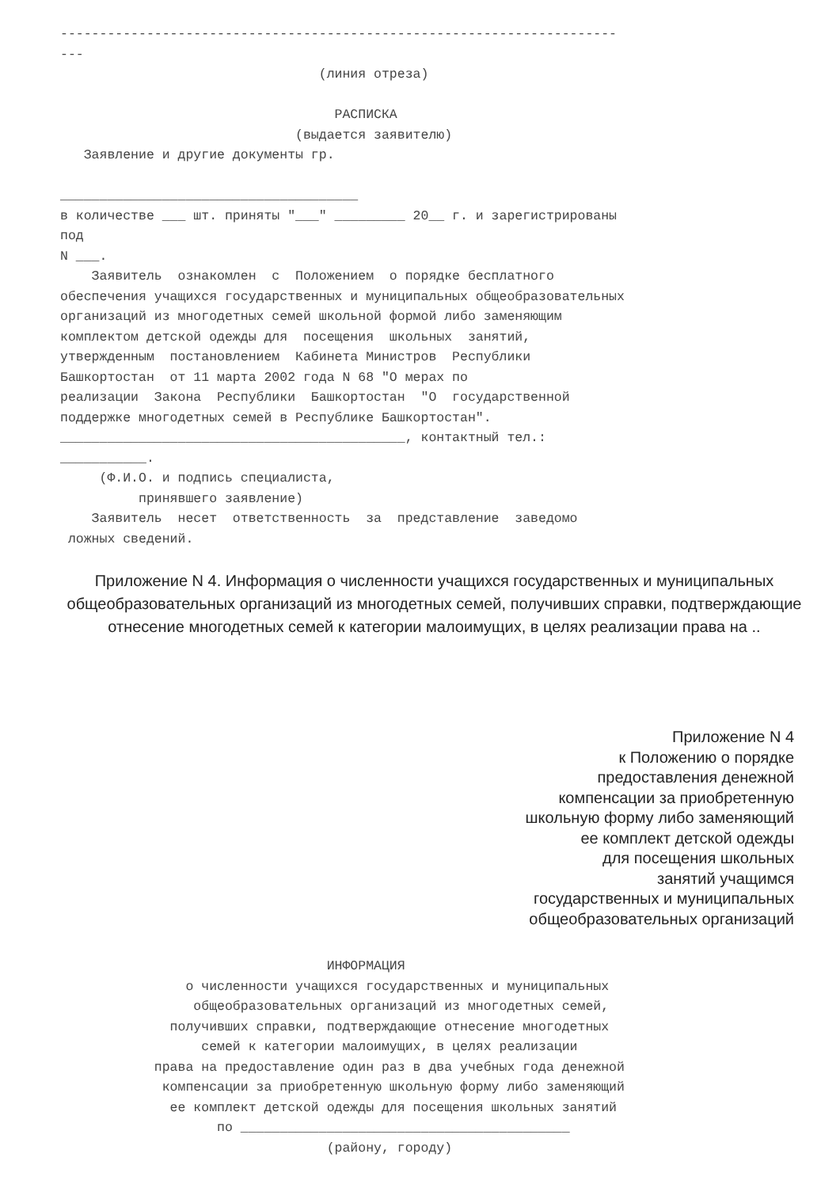-----------------------------------------------------------------------
---
                                 (линия отреза)

                                   РАСПИСКА
                              (выдается заявителю)
   Заявление и другие документы гр.

______________________________________
в количестве ___ шт. приняты "___" _________ 20__ г. и зарегистрированы
под
N ___.
    Заявитель  ознакомлен  с  Положением  о порядке бесплатного
обеспечения учащихся государственных и муниципальных общеобразовательных
организаций из многодетных семей школьной формой либо заменяющим
комплектом детской одежды для  посещения  школьных  занятий,
утвержденным  постановлением  Кабинета Министров  Республики
Башкортостан  от 11 марта 2002 года N 68 "О мерах по
реализации  Закона  Республики  Башкортостан  "О  государственной
поддержке многодетных семей в Республике Башкортостан".
____________________________________________, контактный тел.:
___________.
     (Ф.И.О. и подпись специалиста,
          принявшего заявление)
    Заявитель  несет  ответственность  за  представление  заведомо
 ложных сведений.
Приложение N 4. Информация о численности учащихся государственных и муниципальных общеобразовательных организаций из многодетных семей, получивших справки, подтверждающие отнесение многодетных семей к категории малоимущих, в целях реализации права на ..
Приложение N 4
к Положению о порядке
предоставления денежной
компенсации за приобретенную
школьную форму либо заменяющий
ее комплект детской одежды
для посещения школьных
занятий учащимся
государственных и муниципальных
общеобразовательных организаций
                                  ИНФОРМАЦИЯ
                о численности учащихся государственных и муниципальных
                 общеобразовательных организаций из многодетных семей,
              получивших справки, подтверждающие отнесение многодетных
                  семей к категории малоимущих, в целях реализации
            права на предоставление один раз в два учебных года денежной
             компенсации за приобретенную школьную форму либо заменяющий
              ее комплект детской одежды для посещения школьных занятий
                    по __________________________________________
                                  (району, городу)